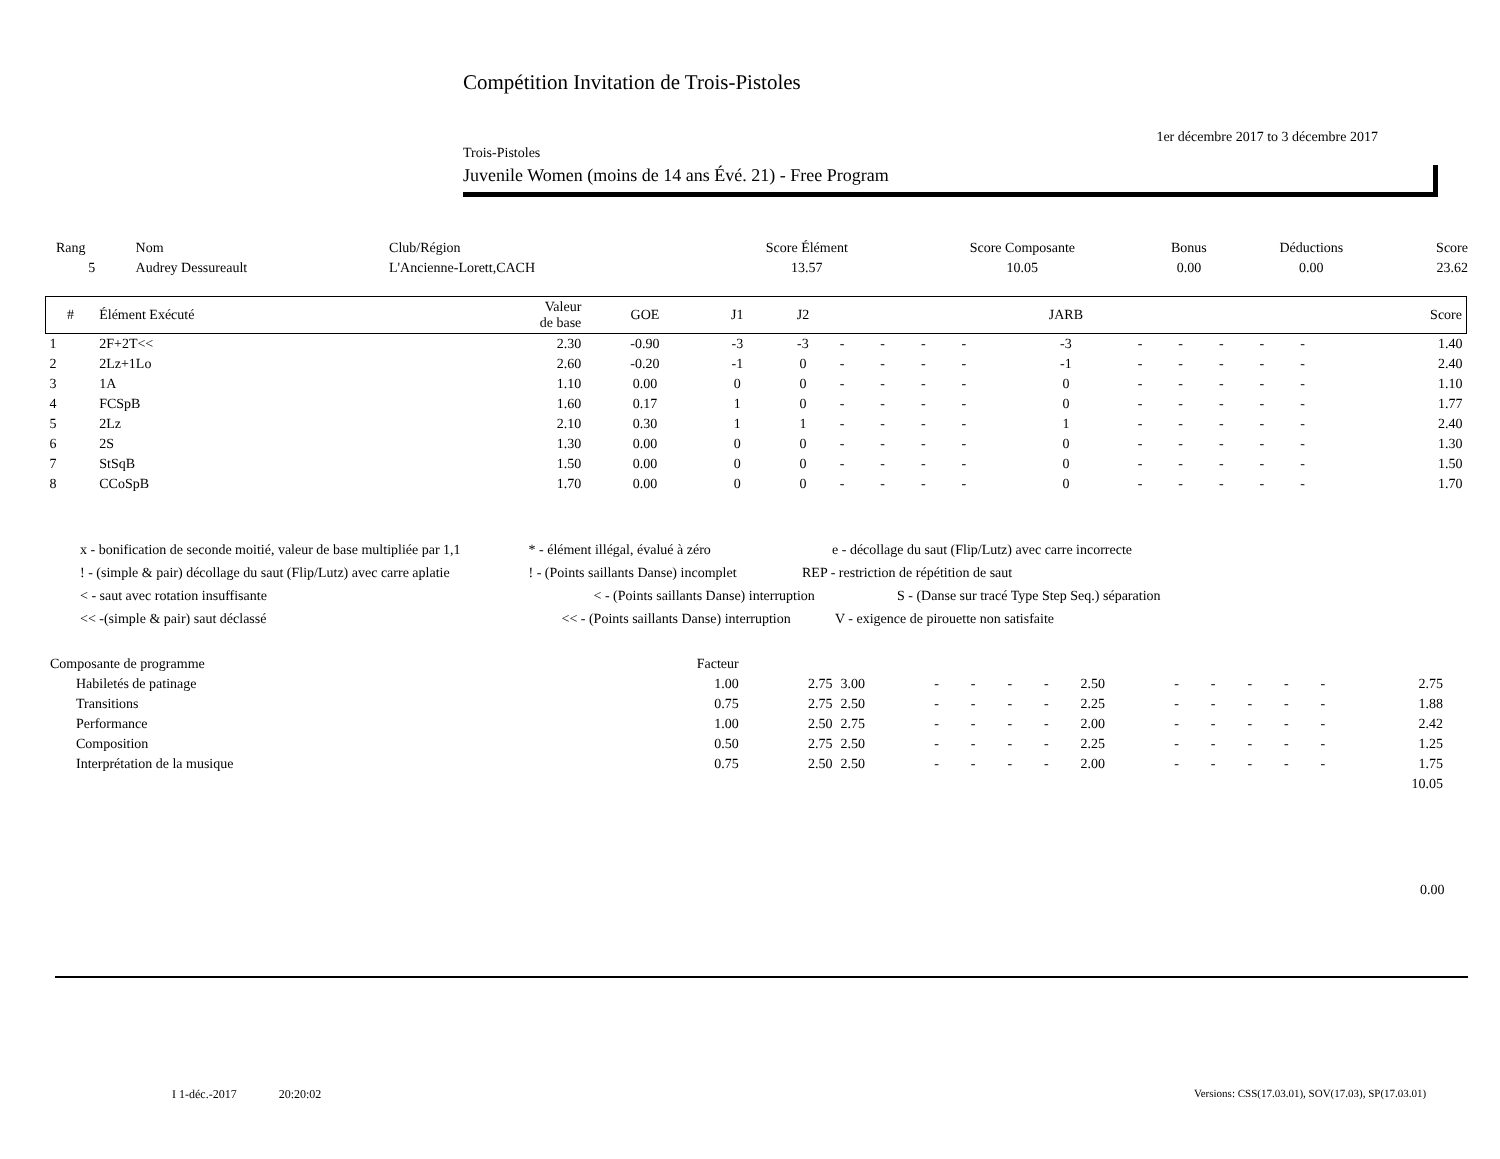Compétition Invitation de Trois-Pistoles
1er décembre 2017 to 3 décembre 2017
Trois-Pistoles
Juvenile Women (moins de 14 ans Évé. 21) - Free Program
| Rang | Nom | Club/Région | Score Élément | Score Composante | Bonus | Déductions | Score |
| 5 | Audrey Dessureault | L'Ancienne-Lorett,CACH | 13.57 | 10.05 | 0.00 | 0.00 | 23.62 |
| # | Élément Exécuté | Valeur de base | GOE | J1 | J2 | | | | | JARB | | | | | | Score |
| --- | --- | --- | --- | --- | --- | --- | --- | --- | --- | --- | --- | --- | --- | --- | --- | --- |
| 1 | 2F+2T<< | 2.30 | -0.90 | -3 | -3 | - | - | - | - | -3 | - | - | - | - | - | 1.40 |
| 2 | 2Lz+1Lo | 2.60 | -0.20 | -1 | 0 | - | - | - | - | -1 | - | - | - | - | - | 2.40 |
| 3 | 1A | 1.10 | 0.00 | 0 | 0 | - | - | - | - | 0 | - | - | - | - | - | 1.10 |
| 4 | FCSpB | 1.60 | 0.17 | 1 | 0 | - | - | - | - | 0 | - | - | - | - | - | 1.77 |
| 5 | 2Lz | 2.10 | 0.30 | 1 | 1 | - | - | - | - | 1 | - | - | - | - | - | 2.40 |
| 6 | 2S | 1.30 | 0.00 | 0 | 0 | - | - | - | - | 0 | - | - | - | - | - | 1.30 |
| 7 | StSqB | 1.50 | 0.00 | 0 | 0 | - | - | - | - | 0 | - | - | - | - | - | 1.50 |
| 8 | CCoSpB | 1.70 | 0.00 | 0 | 0 | - | - | - | - | 0 | - | - | - | - | - | 1.70 |
x - bonification de seconde moitié, valeur de base multipliée par 1,1 * - élément illégal, évalué à zéro e - décollage du saut (Flip/Lutz) avec carre incorrecte
! - (simple & pair) décollage du saut (Flip/Lutz) avec carre aplatie ! - (Points saillants Danse) incomplet REP - restriction de répétition de saut
< - saut avec rotation insuffisante < - (Points saillants Danse) interruption S - (Danse sur tracé Type Step Seq.) séparation
<< -(simple & pair) saut déclassé << - (Points saillants Danse) interruption V - exigence de pirouette non satisfaite
| Composante de programme | Facteur | | | | | | | | | | | | | | |
| Habiletés de patinage | 1.00 | 2.75 | 3.00 | - | - | - | - | 2.50 | - | - | - | - | - | 2.75 | |
| Transitions | 0.75 | 2.75 | 2.50 | - | - | - | - | 2.25 | - | - | - | - | - | 1.88 | |
| Performance | 1.00 | 2.50 | 2.75 | - | - | - | - | 2.00 | - | - | - | - | - | 2.42 | |
| Composition | 0.50 | 2.75 | 2.50 | - | - | - | - | 2.25 | - | - | - | - | - | 1.25 | |
| Interprétation de la musique | 0.75 | 2.50 | 2.50 | - | - | - | - | 2.00 | - | - | - | - | - | 1.75 | |
| 10.05 | | | | | | | | | | | | | | | |
0.00
I 1-déc.-2017 20:20:02
Versions: CSS(17.03.01), SOV(17.03), SP(17.03.01)